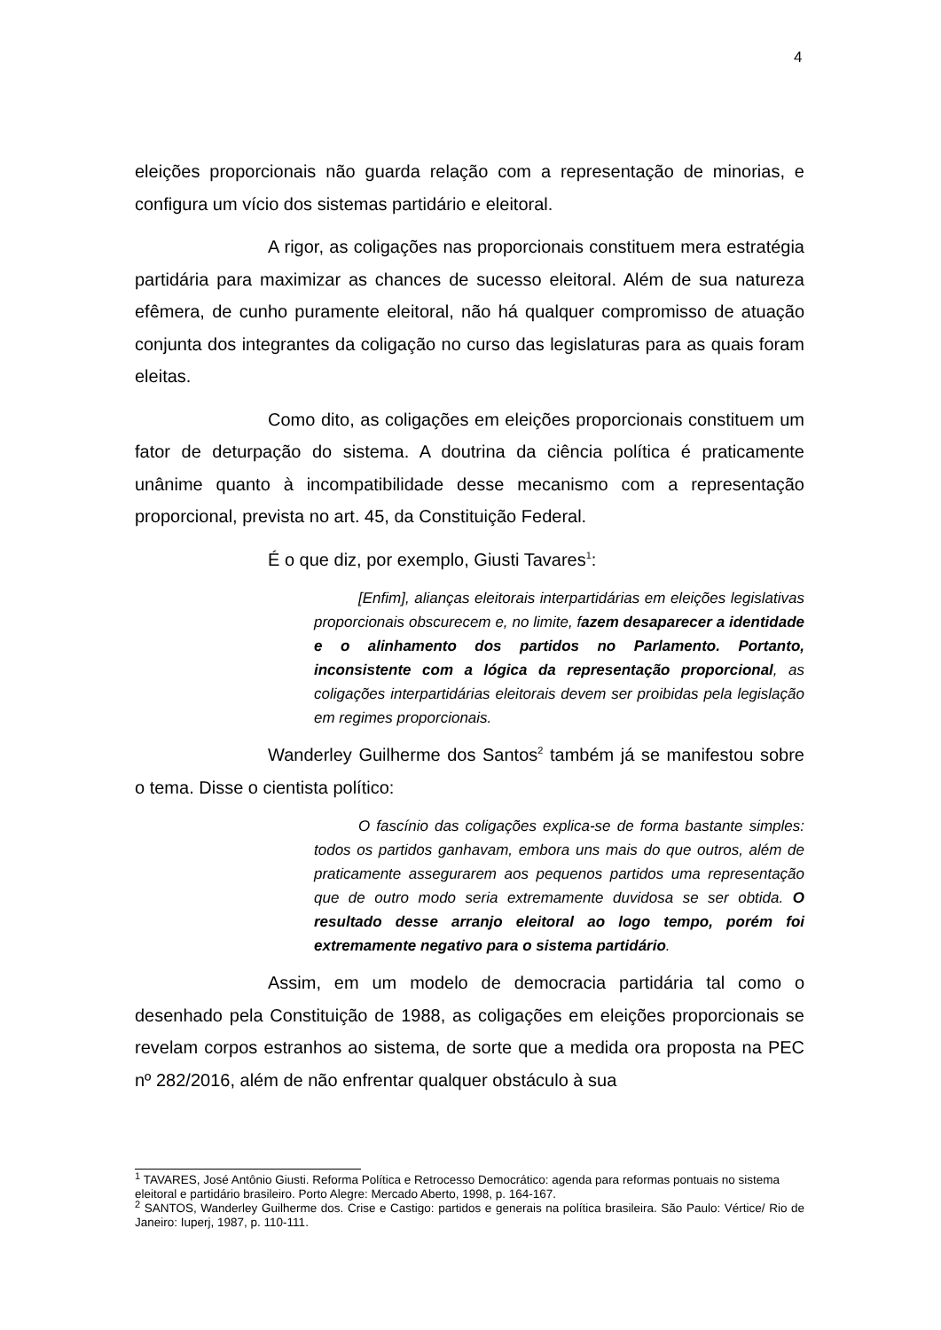4
eleições proporcionais não guarda relação com a representação de minorias, e configura um vício dos sistemas partidário e eleitoral.
A rigor, as coligações nas proporcionais constituem mera estratégia partidária para maximizar as chances de sucesso eleitoral. Além de sua natureza efêmera, de cunho puramente eleitoral, não há qualquer compromisso de atuação conjunta dos integrantes da coligação no curso das legislaturas para as quais foram eleitas.
Como dito, as coligações em eleições proporcionais constituem um fator de deturpação do sistema. A doutrina da ciência política é praticamente unânime quanto à incompatibilidade desse mecanismo com a representação proporcional, prevista no art. 45, da Constituição Federal.
É o que diz, por exemplo, Giusti Tavares<sup>1</sup>:
[Enfim], alianças eleitorais interpartidárias em eleições legislativas proporcionais obscurecem e, no limite, fazem desaparecer a identidade e o alinhamento dos partidos no Parlamento. Portanto, inconsistente com a lógica da representação proporcional, as coligações interpartidárias eleitorais devem ser proibidas pela legislação em regimes proporcionais.
Wanderley Guilherme dos Santos<sup>2</sup> também já se manifestou sobre o tema. Disse o cientista político:
O fascínio das coligações explica-se de forma bastante simples: todos os partidos ganhavam, embora uns mais do que outros, além de praticamente assegurarem aos pequenos partidos uma representação que de outro modo seria extremamente duvidosa se ser obtida. O resultado desse arranjo eleitoral ao logo tempo, porém foi extremamente negativo para o sistema partidário.
Assim, em um modelo de democracia partidária tal como o desenhado pela Constituição de 1988, as coligações em eleições proporcionais se revelam corpos estranhos ao sistema, de sorte que a medida ora proposta na PEC nº 282/2016, além de não enfrentar qualquer obstáculo à sua
<sup>1</sup> TAVARES, José Antônio Giusti. Reforma Política e Retrocesso Democrático: agenda para reformas pontuais no sistema eleitoral e partidário brasileiro. Porto Alegre: Mercado Aberto, 1998, p. 164-167.
<sup>2</sup> SANTOS, Wanderley Guilherme dos. Crise e Castigo: partidos e generais na política brasileira. São Paulo: Vértice/ Rio de Janeiro: Iuperj, 1987, p. 110-111.